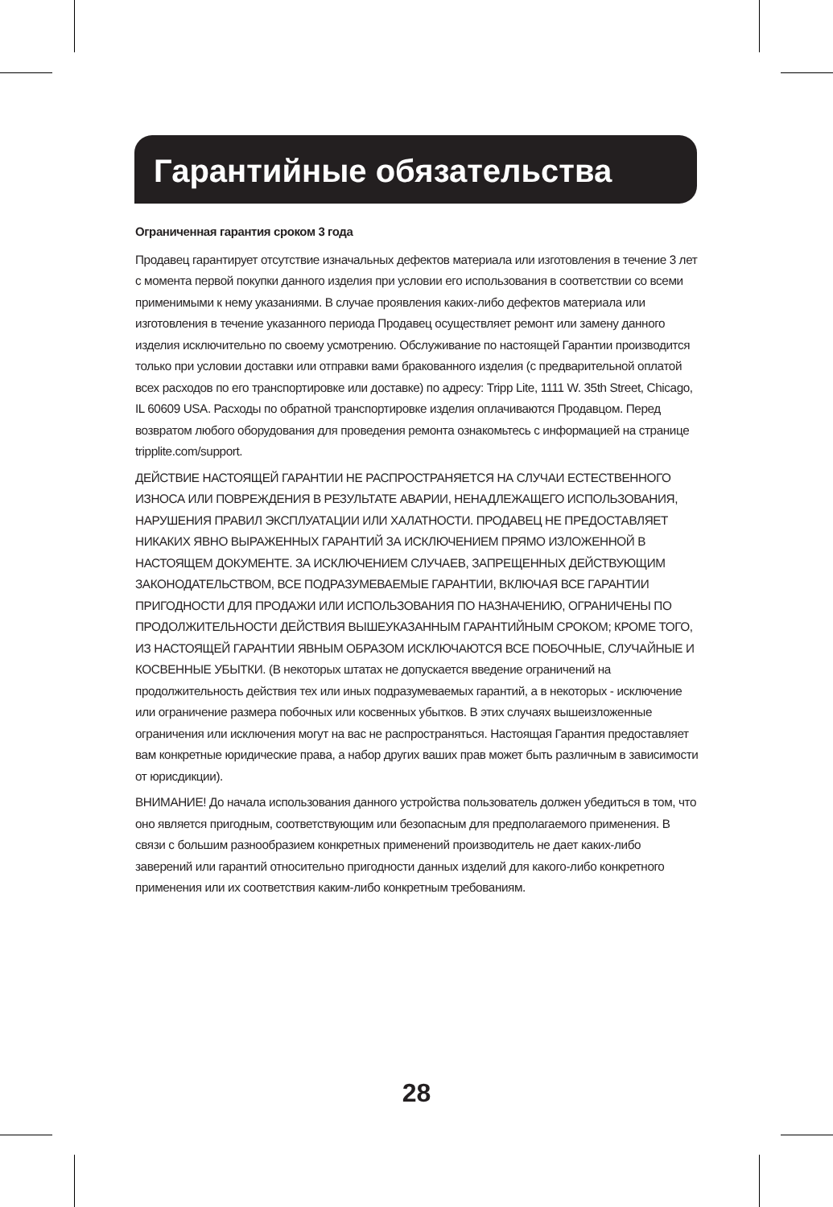Гарантийные обязательства
Ограниченная гарантия сроком 3 года
Продавец гарантирует отсутствие изначальных дефектов материала или изготовления в течение 3 лет с момента первой покупки данного изделия при условии его использования в соответствии со всеми применимыми к нему указаниями. В случае проявления каких-либо дефектов материала или изготовления в течение указанного периода Продавец осуществляет ремонт или замену данного изделия исключительно по своему усмотрению. Обслуживание по настоящей Гарантии производится только при условии доставки или отправки вами бракованного изделия (с предварительной оплатой всех расходов по его транспортировке или доставке) по адресу: Tripp Lite, 1111 W. 35th Street, Chicago, IL 60609 USA. Расходы по обратной транспортировке изделия оплачиваются Продавцом. Перед возвратом любого оборудования для проведения ремонта ознакомьтесь с информацией на странице tripplite.com/support.
ДЕЙСТВИЕ НАСТОЯЩЕЙ ГАРАНТИИ НЕ РАСПРОСТРАНЯЕТСЯ НА СЛУЧАИ ЕСТЕСТВЕННОГО ИЗНОСА ИЛИ ПОВРЕЖДЕНИЯ В РЕЗУЛЬТАТЕ АВАРИИ, НЕНАДЛЕЖАЩЕГО ИСПОЛЬЗОВАНИЯ, НАРУШЕНИЯ ПРАВИЛ ЭКСПЛУАТАЦИИ ИЛИ ХАЛАТНОСТИ. ПРОДАВЕЦ НЕ ПРЕДОСТАВЛЯЕТ НИКАКИХ ЯВНО ВЫРАЖЕННЫХ ГАРАНТИЙ ЗА ИСКЛЮЧЕНИЕМ ПРЯМО ИЗЛОЖЕННОЙ В НАСТОЯЩЕМ ДОКУМЕНТЕ. ЗА ИСКЛЮЧЕНИЕМ СЛУЧАЕВ, ЗАПРЕЩЕННЫХ ДЕЙСТВУЮЩИМ ЗАКОНОДАТЕЛЬСТВОМ, ВСЕ ПОДРАЗУМЕВАЕМЫЕ ГАРАНТИИ, ВКЛЮЧАЯ ВСЕ ГАРАНТИИ ПРИГОДНОСТИ ДЛЯ ПРОДАЖИ ИЛИ ИСПОЛЬЗОВАНИЯ ПО НАЗНАЧЕНИЮ, ОГРАНИЧЕНЫ ПО ПРОДОЛЖИТЕЛЬНОСТИ ДЕЙСТВИЯ ВЫШЕУКАЗАННЫМ ГАРАНТИЙНЫМ СРОКОМ; КРОМЕ ТОГО, ИЗ НАСТОЯЩЕЙ ГАРАНТИИ ЯВНЫМ ОБРАЗОМ ИСКЛЮЧАЮТСЯ ВСЕ ПОБОЧНЫЕ, СЛУЧАЙНЫЕ И КОСВЕННЫЕ УБЫТКИ. (В некоторых штатах не допускается введение ограничений на продолжительность действия тех или иных подразумеваемых гарантий, а в некоторых - исключение или ограничение размера побочных или косвенных убытков. В этих случаях вышеизложенные ограничения или исключения могут на вас не распространяться. Настоящая Гарантия предоставляет вам конкретные юридические права, а набор других ваших прав может быть различным в зависимости от юрисдикции).
ВНИМАНИЕ! До начала использования данного устройства пользователь должен убедиться в том, что оно является пригодным, соответствующим или безопасным для предполагаемого применения. В связи с большим разнообразием конкретных применений производитель не дает каких-либо заверений или гарантий относительно пригодности данных изделий для какого-либо конкретного применения или их соответствия каким-либо конкретным требованиям.
28